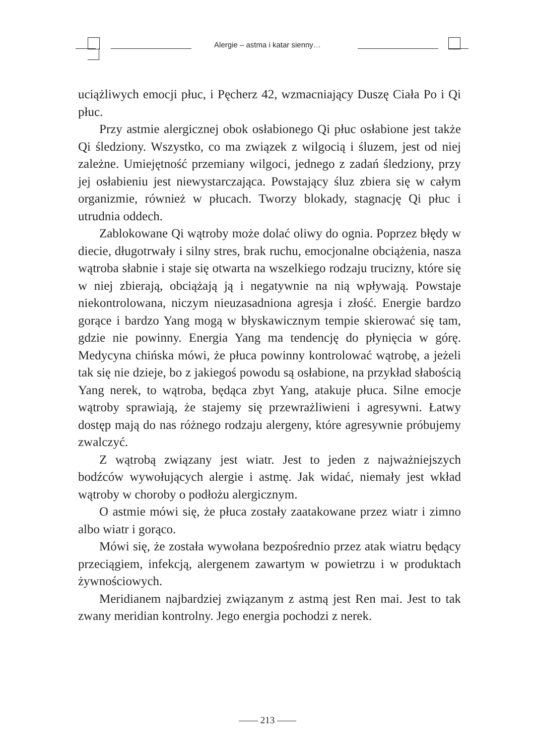Alergie – astma i katar sienny…
uciążliwych emocji płuc, i Pęcherz 42, wzmacniający Duszę Ciała Po i Qi płuc.
Przy astmie alergicznej obok osłabionego Qi płuc osłabione jest także Qi śledziony. Wszystko, co ma związek z wilgocią i śluzem, jest od niej zależne. Umiejętność przemiany wilgoci, jednego z zadań śledziony, przy jej osłabieniu jest niewystarczająca. Powstający śluz zbiera się w całym organizmie, również w płucach. Tworzy blokady, stagnację Qi płuc i utrudnia oddech.
Zablokowane Qi wątroby może dolać oliwy do ognia. Poprzez błędy w diecie, długotrwały i silny stres, brak ruchu, emocjonalne obciążenia, nasza wątroba słabnie i staje się otwarta na wszelkiego rodzaju trucizny, które się w niej zbierają, obciążają ją i negatywnie na nią wpływają. Powstaje niekontrolowana, niczym nieuzasadniona agresja i złość. Energie bardzo gorące i bardzo Yang mogą w błyskawicznym tempie skierować się tam, gdzie nie powinny. Energia Yang ma tendencję do płynięcia w górę. Medycyna chińska mówi, że płuca powinny kontrolować wątrobę, a jeżeli tak się nie dzieje, bo z jakiegoś powodu są osłabione, na przykład słabością Yang nerek, to wątroba, będąca zbyt Yang, atakuje płuca. Silne emocje wątroby sprawiają, że stajemy się przewrażliwieni i agresywni. Łatwy dostęp mają do nas różnego rodzaju alergeny, które agresywnie próbujemy zwalczyć.
Z wątrobą związany jest wiatr. Jest to jeden z najważniejszych bodźców wywołujących alergie i astmę. Jak widać, niemały jest wkład wątroby w choroby o podłożu alergicznym.
O astmie mówi się, że płuca zostały zaatakowane przez wiatr i zimno albo wiatr i gorąco.
Mówi się, że została wywołana bezpośrednio przez atak wiatru będący przeciągiem, infekcją, alergenem zawartym w powietrzu i w produktach żywnościowych.
Meridianem najbardziej związanym z astmą jest Ren mai. Jest to tak zwany meridian kontrolny. Jego energia pochodzi z nerek.
—— 213 ——